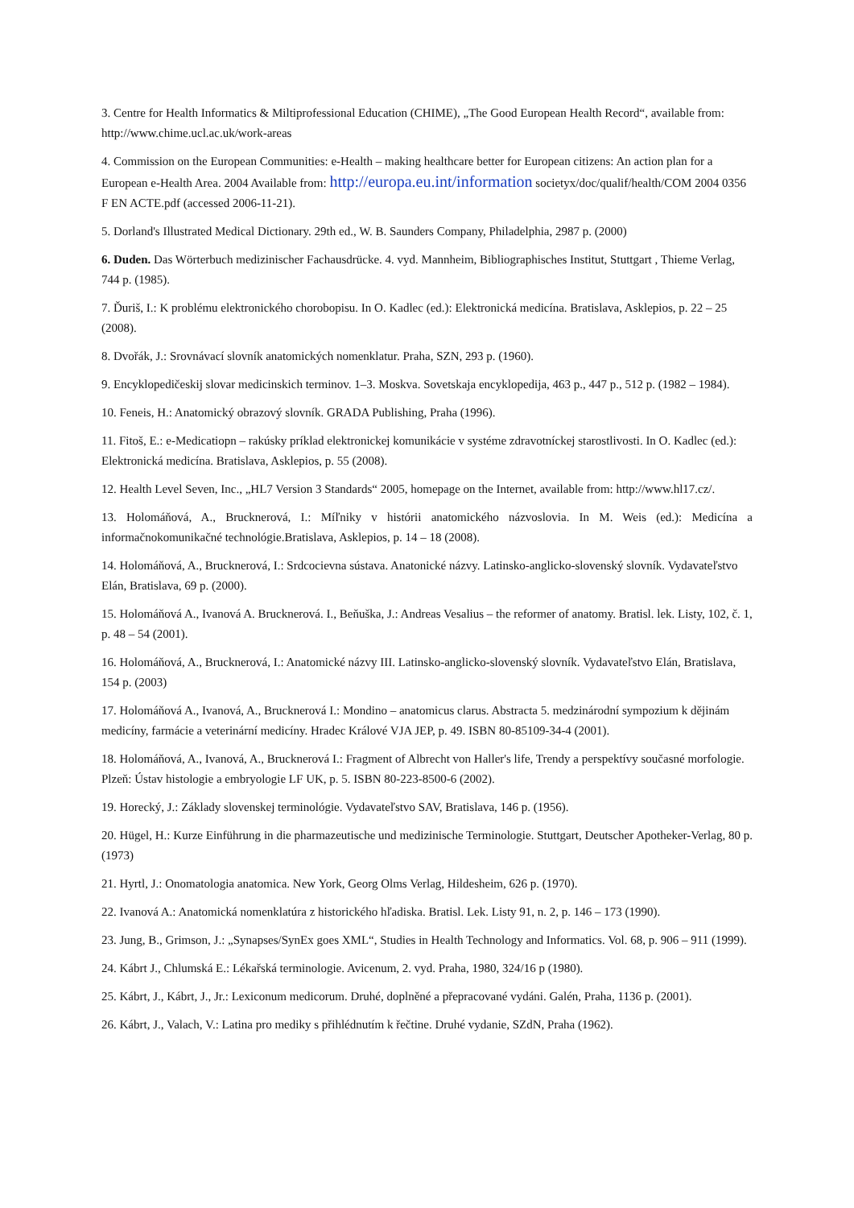3. Centre for Health Informatics & Miltiprofessional Education (CHIME), „The Good European Health Record“, available from: http://www.chime.ucl.ac.uk/work-areas
4. Commission on the European Communities: e-Health – making healthcare better for European citizens: An action plan for a European e-Health Area. 2004 Available from: http://europa.eu.int/information societyx/doc/qualif/health/COM 2004 0356 F EN ACTE.pdf (accessed 2006-11-21).
5. Dorland's Illustrated Medical Dictionary. 29th ed., W. B. Saunders Company, Philadelphia, 2987 p. (2000)
6. Duden. Das Wörterbuch medizinischer Fachausdrücke. 4. vyd. Mannheim, Bibliographisches Institut, Stuttgart , Thieme Verlag, 744 p. (1985).
7. Ďuriš, I.: K problému elektronického chorobopisu. In O. Kadlec (ed.): Elektronická medicína. Bratislava, Asklepios, p. 22 – 25 (2008).
8. Dvořák, J.: Srovnávací slovník anatomických nomenklatur. Praha, SZN, 293 p. (1960).
9. Encyklopedičeskij slovar medicinskich terminov. 1–3. Moskva. Sovetskaja encyklopedija, 463 p., 447 p., 512 p. (1982 – 1984).
10. Feneis, H.: Anatomický obrazový slovník. GRADA Publishing, Praha (1996).
11. Fitoš, E.: e-Medicatiopn – rakúsky príklad elektronickej komunikácie v systéme zdravotníckej starostlivosti. In O. Kadlec (ed.): Elektronická medicína. Bratislava, Asklepios, p. 55 (2008).
12. Health Level Seven, Inc., „HL7 Version 3 Standards“ 2005, homepage on the Internet, available from: http://www.hl17.cz/.
13. Holomáňová, A., Brucknerová, I.: Míľniky v histórii anatomického názvoslovia. In M. Weis (ed.): Medicína a informačnokomunikačné technológie.Bratislava, Asklepios, p. 14 – 18 (2008).
14. Holomáňová, A., Brucknerová, I.: Srdcocievna sústava. Anatonické názvy. Latinsko-anglicko-slovenský slovník. Vydavateľstvo Elán, Bratislava, 69 p. (2000).
15. Holomáňová A., Ivanová A. Brucknerová. I., Beňuška, J.: Andreas Vesalius – the reformer of anatomy. Bratisl. lek. Listy, 102, č. 1, p. 48 – 54 (2001).
16. Holomáňová, A., Brucknerová, I.: Anatomické názvy III. Latinsko-anglicko-slovenský slovník. Vydavateľstvo Elán, Bratislava, 154 p. (2003)
17. Holomáňová A., Ivanová, A., Brucknerová I.: Mondino – anatomicus clarus. Abstracta 5. medzinárodní sympozium k dějinám medicíny, farmácie a veterinární medicíny. Hradec Králové VJA JEP, p. 49. ISBN 80-85109-34-4 (2001).
18. Holomáňová, A., Ivanová, A., Brucknerová I.: Fragment of Albrecht von Haller's life, Trendy a perspektívy současné morfologie. Plzeň: Ústav histologie a embryologie LF UK, p. 5. ISBN 80-223-8500-6 (2002).
19. Horecký, J.: Základy slovenskej terminológie. Vydavateľstvo SAV, Bratislava, 146 p. (1956).
20. Hügel, H.: Kurze Einführung in die pharmazeutische und medizinische Terminologie. Stuttgart, Deutscher Apotheker-Verlag, 80 p. (1973)
21. Hyrtl, J.: Onomatologia anatomica. New York, Georg Olms Verlag, Hildesheim, 626 p. (1970).
22. Ivanová A.: Anatomická nomenklatúra z historického hľadiska. Bratisl. Lek. Listy 91, n. 2, p. 146 – 173 (1990).
23. Jung, B., Grimson, J.: „Synapses/SynEx goes XML“, Studies in Health Technology and Informatics. Vol. 68, p. 906 – 911 (1999).
24. Kábrt J., Chlumská E.: Lékařská terminologie. Avicenum, 2. vyd. Praha, 1980, 324/16 p (1980).
25. Kábrt, J., Kábrt, J., Jr.: Lexiconum medicorum. Druhé, doplněné a přepracované vydáni. Galén, Praha, 1136 p. (2001).
26. Kábrt, J., Valach, V.: Latina pro mediky s přihlédnutím k řečtine. Druhé vydanie, SZdN, Praha (1962).